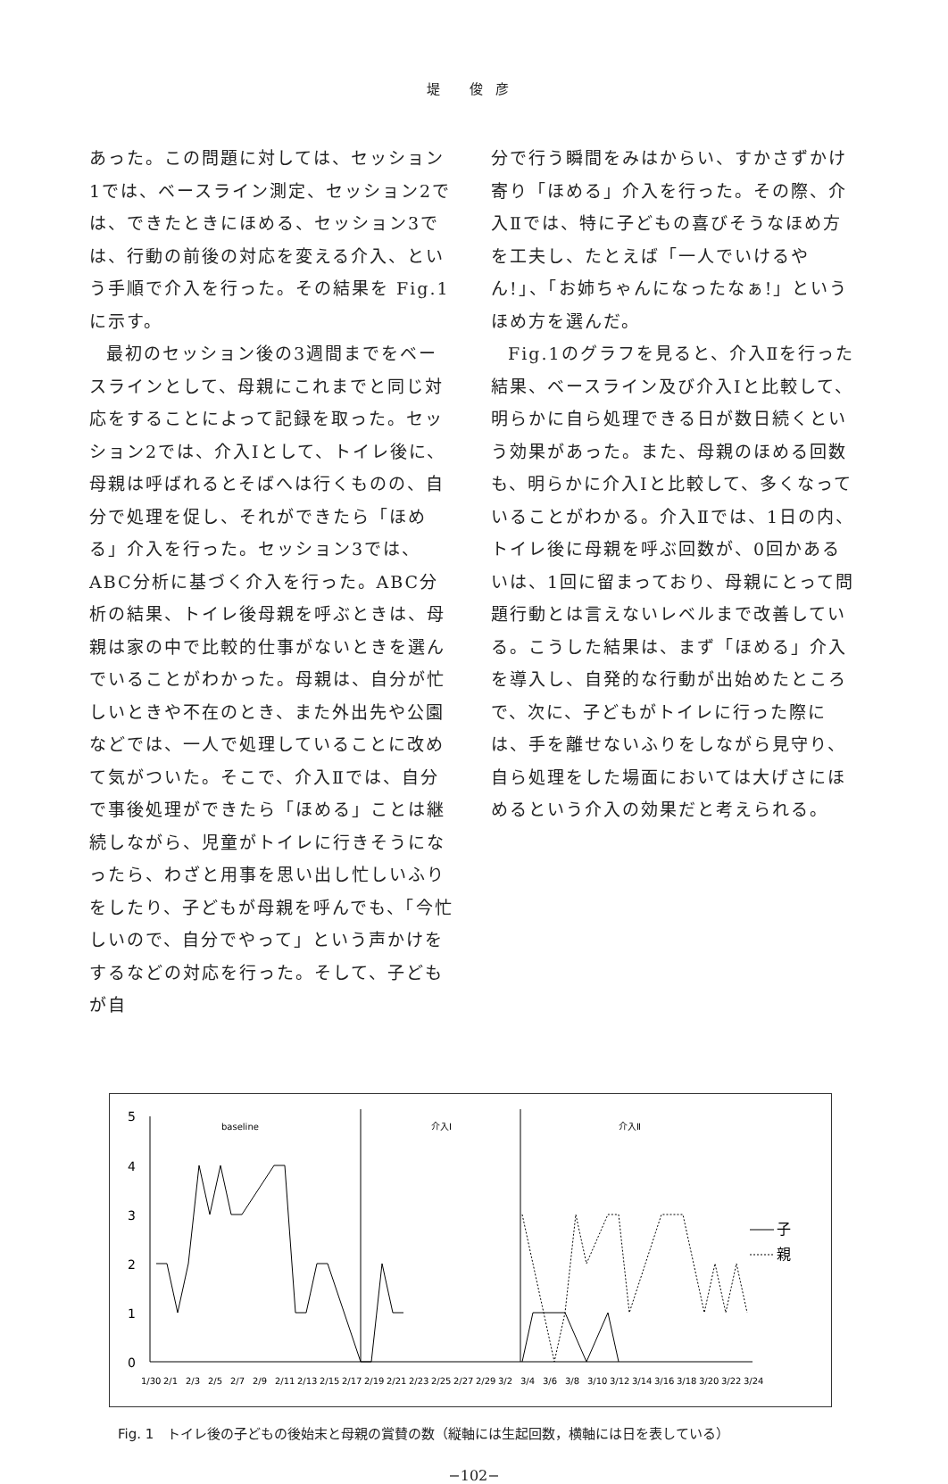堤 俊彦
あった。この問題に対しては、セッション1では、ベースライン測定、セッション2では、できたときにほめる、セッション3では、行動の前後の対応を変える介入、という手順で介入を行った。その結果を Fig.1に示す。
最初のセッション後の3週間までをベースラインとして、母親にこれまでと同じ対応をすることによって記録を取った。セッション2では、介入Ⅰとして、トイレ後に、母親は呼ばれるとそばへは行くものの、自分で処理を促し、それができたら「ほめる」介入を行った。セッション3では、ABC分析に基づく介入を行った。ABC分析の結果、トイレ後母親を呼ぶときは、母親は家の中で比較的仕事がないときを選んでいることがわかった。母親は、自分が忙しいときや不在のとき、また外出先や公園などでは、一人で処理していることに改めて気がついた。そこで、介入Ⅱでは、自分で事後処理ができたら「ほめる」ことは継続しながら、児童がトイレに行きそうになったら、わざと用事を思い出し忙しいふりをしたり、子どもが母親を呼んでも、「今忙しいので、自分でやって」という声かけをするなどの対応を行った。そして、子どもが自
分で行う瞬間をみはからい、すかさずかけ寄り「ほめる」介入を行った。その際、介入Ⅱでは、特に子どもの喜びそうなほめ方を工夫し、たとえば「一人でいけるやん!」、「お姉ちゃんになったなぁ!」というほめ方を選んだ。
Fig.1のグラフを見ると、介入Ⅱを行った結果、ベースライン及び介入Ⅰと比較して、明らかに自ら処理できる日が数日続くという効果があった。また、母親のほめる回数も、明らかに介入Ⅰと比較して、多くなっていることがわかる。介入Ⅱでは、1日の内、トイレ後に母親を呼ぶ回数が、0回かあるいは、1回に留まっており、母親にとって問題行動とは言えないレベルまで改善している。こうした結果は、まず「ほめる」介入を導入し、自発的な行動が出始めたところで、次に、子どもがトイレに行った際には、手を離せないふりをしながら見守り、自ら処理をした場面においては大げさにほめるという介入の効果だと考えられる。
5
4
3
2
1
0
baseline
介入Ⅰ
介入Ⅱ
子
親
1/30
2/1
2/3
2/5
2/7
2/9
2/11
2/13
2/15
2/17
2/19
2/21
2/23
2/25
2/27
2/29
3/2
3/4
3/6
3/8
3/10
3/12
3/14
3/16
3/18
3/20
3/22
3/24
Fig. 1　トイレ後の子どもの後始末と母親の賞賛の数（縦軸には生起回数，横軸には日を表している）
−102−